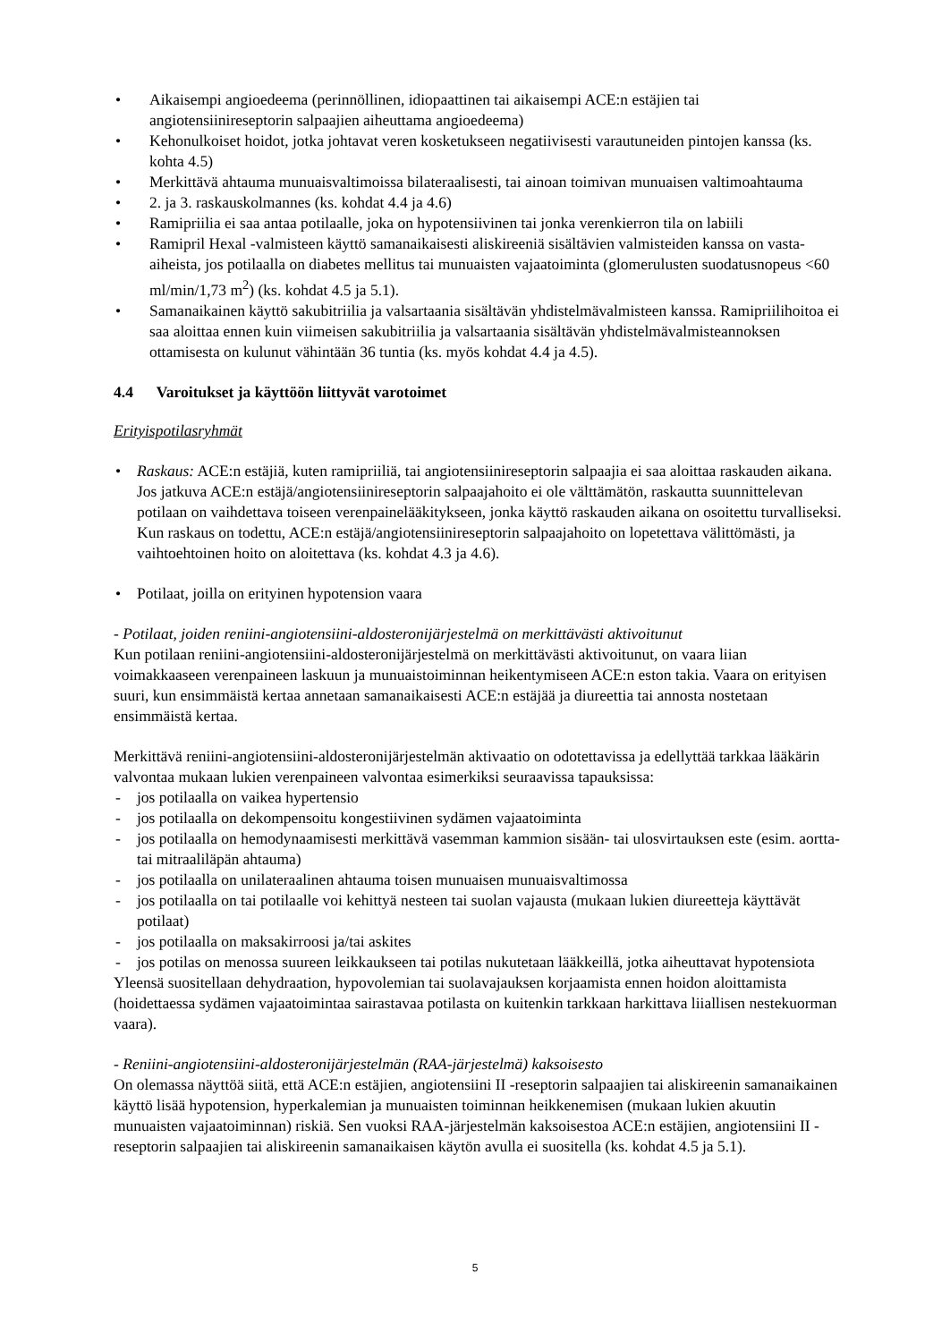• Aikaisempi angioedeema (perinnöllinen, idiopaattinen tai aikaisempi ACE:n estäjien tai angiotensiinireseptorin salpaajien aiheuttama angioedeema)
• Kehonulkoiset hoidot, jotka johtavat veren kosketukseen negatiivisesti varautuneiden pintojen kanssa (ks. kohta 4.5)
• Merkittävä ahtauma munuaisvaltimoissa bilateraalisesti, tai ainoan toimivan munuaisen valtimoahtauma
• 2. ja 3. raskauskolmannes (ks. kohdat 4.4 ja 4.6)
• Ramipriilia ei saa antaa potilaalle, joka on hypotensiivinen tai jonka verenkierron tila on labiili
• Ramipril Hexal -valmisteen käyttö samanaikaisesti aliskireeniä sisältävien valmisteiden kanssa on vasta-aiheista, jos potilaalla on diabetes mellitus tai munuaisten vajaatoiminta (glomerulusten suodatusnopeus <60 ml/min/1,73 m<sup>2</sup>) (ks. kohdat 4.5 ja 5.1).
• Samanaikainen käyttö sakubitriilia ja valsartaania sisältävän yhdistelmävalmisteen kanssa. Ramipriilihoitoa ei saa aloittaa ennen kuin viimeisen sakubitriilia ja valsartaania sisältävän yhdistelmävalmisteannoksen ottamisesta on kulunut vähintään 36 tuntia (ks. myös kohdat 4.4 ja 4.5).
4.4 Varoitukset ja käyttöön liittyvät varotoimet
Erityispotilasryhmät
• Raskaus: ACE:n estäjiä, kuten ramipriiliä, tai angiotensiinireseptorin salpaajia ei saa aloittaa raskauden aikana. Jos jatkuva ACE:n estäjä/angiotensiinireseptorin salpaajahoito ei ole välttämätön, raskautta suunnittelevan potilaan on vaihdettava toiseen verenpainelääkitykseen, jonka käyttö raskauden aikana on osoitettu turvalliseksi. Kun raskaus on todettu, ACE:n estäjä/angiotensiinireseptorin salpaajahoito on lopetettava välittömästi, ja vaihtoehtoinen hoito on aloitettava (ks. kohdat 4.3 ja 4.6).
• Potilaat, joilla on erityinen hypotension vaara
- Potilaat, joiden reniini-angiotensiini-aldosteronijärjestelmä on merkittävästi aktivoitunut
Kun potilaan reniini-angiotensiini-aldosteronijärjestelmä on merkittävästi aktivoitunut, on vaara liian voimakkaaseen verenpaineen laskuun ja munuaistoiminnan heikentymiseen ACE:n eston takia. Vaara on erityisen suuri, kun ensimmäistä kertaa annetaan samanaikaisesti ACE:n estäjää ja diureettia tai annosta nostetaan ensimmäistä kertaa.
Merkittävä reniini-angiotensiini-aldosteronijärjestelmän aktivaatio on odotettavissa ja edellyttää tarkkaa lääkärin valvontaa mukaan lukien verenpaineen valvontaa esimerkiksi seuraavissa tapauksissa:
- jos potilaalla on vaikea hypertensio
- jos potilaalla on dekompensoitu kongestiivinen sydämen vajaatoiminta
- jos potilaalla on hemodynaamisesti merkittävä vasemman kammion sisään- tai ulosvirtauksen este (esim. aortta- tai mitraaliläpän ahtauma)
- jos potilaalla on unilateraalinen ahtauma toisen munuaisen munuaisvaltimossa
- jos potilaalla on tai potilaalle voi kehittyä nesteen tai suolan vajausta (mukaan lukien diureetteja käyttävät potilaat)
- jos potilaalla on maksakirroosi ja/tai askites
- jos potilas on menossa suureen leikkaukseen tai potilas nukutetaan lääkkeillä, jotka aiheuttavat hypotensiota
Yleensä suositellaan dehydraation, hypovolemian tai suolavajauksen korjaamista ennen hoidon aloittamista (hoidettaessa sydämen vajaatoimintaa sairastavaa potilasta on kuitenkin tarkkaan harkittava liiallisen nestekuorman vaara).
- Reniini-angiotensiini-aldosteronijärjestelmän (RAA-järjestelmä) kaksoisesto
On olemassa näyttöä siitä, että ACE:n estäjien, angiotensiini II -reseptorin salpaajien tai aliskireenin samanaikainen käyttö lisää hypotension, hyperkalemian ja munuaisten toiminnan heikkenemisen (mukaan lukien akuutin munuaisten vajaatoiminnan) riskiä. Sen vuoksi RAA-järjestelmän kaksoisestoa ACE:n estäjien, angiotensiini II -reseptorin salpaajien tai aliskireenin samanaikaisen käytön avulla ei suositella (ks. kohdat 4.5 ja 5.1).
5